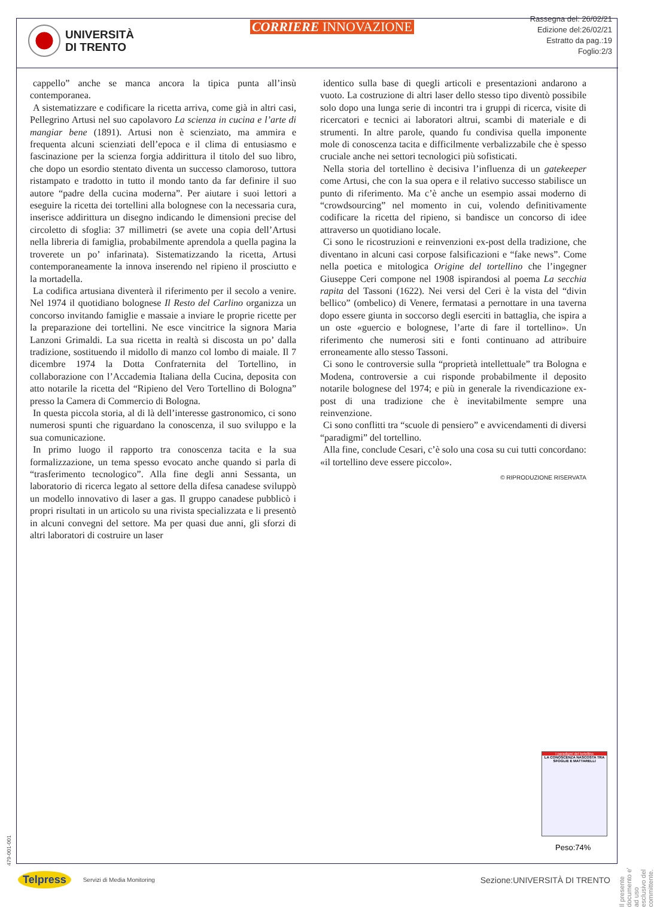UNIVERSITÀ
DI TRENTO
CORRIERE INNOVAZIONE
Rassegna del: 26/02/21
Edizione del:26/02/21
Estratto da pag.:19
Foglio:2/3
cappello” anche se manca ancora la tipica punta all’insù contemporanea.
A sistematizzare e codificare la ricetta arriva, come già in altri casi, Pellegrino Artusi nel suo capolavoro La scienza in cucina e l’arte di mangiar bene (1891). Artusi non è scienziato, ma ammira e frequenta alcuni scienziati dell’epoca e il clima di entusiasmo e fascinazione per la scienza forgia addirittura il titolo del suo libro, che dopo un esordio stentato diventa un successo clamoroso, tuttora ristampato e tradotto in tutto il mondo tanto da far definire il suo autore “padre della cucina moderna”. Per aiutare i suoi lettori a eseguire la ricetta dei tortellini alla bolognese con la necessaria cura, inserisce addirittura un disegno indicando le dimensioni precise del circoletto di sfoglia: 37 millimetri (se avete una copia dell’Artusi nella libreria di famiglia, probabilmente aprendola a quella pagina la troverete un po’ infarinata). Sistematizzando la ricetta, Artusi contemporaneamente la innova inserendo nel ripieno il prosciutto e la mortadella.
La codifica artusiana diventerà il riferimento per il secolo a venire. Nel 1974 il quotidiano bolognese Il Resto del Carlino organizza un concorso invitando famiglie e massaie a inviare le proprie ricette per la preparazione dei tortellini. Ne esce vincitrice la signora Maria Lanzoni Grimaldi. La sua ricetta in realtà si discosta un po’ dalla tradizione, sostituendo il midollo di manzo col lombo di maiale. Il 7 dicembre 1974 la Dotta Confraternita del Tortellino, in collaborazione con l’Accademia Italiana della Cucina, deposita con atto notarile la ricetta del “Ripieno del Vero Tortellino di Bologna” presso la Camera di Commercio di Bologna.
In questa piccola storia, al di là dell’interesse gastronomico, ci sono numerosi spunti che riguardano la conoscenza, il suo sviluppo e la sua comunicazione.
In primo luogo il rapporto tra conoscenza tacita e la sua formalizzazione, un tema spesso evocato anche quando si parla di “trasferimento tecnologico”. Alla fine degli anni Sessanta, un laboratorio di ricerca legato al settore della difesa canadese sviluppò un modello innovativo di laser a gas. Il gruppo canadese pubblicò i propri risultati in un articolo su una rivista specializzata e li presentò in alcuni convegni del settore. Ma per quasi due anni, gli sforzi di altri laboratori di costruire un laser
identico sulla base di quegli articoli e presentazioni andarono a vuoto. La costruzione di altri laser dello stesso tipo diventò possibile solo dopo una lunga serie di incontri tra i gruppi di ricerca, visite di ricercatori e tecnici ai laboratori altrui, scambi di materiale e di strumenti. In altre parole, quando fu condivisa quella imponente mole di conoscenza tacita e difficilmente verbalizzabile che è spesso cruciale anche nei settori tecnologici più sofisticati.
Nella storia del tortellino è decisiva l’influenza di un gatekeeper come Artusi, che con la sua opera e il relativo successo stabilisce un punto di riferimento. Ma c’è anche un esempio assai moderno di “crowdsourcing” nel momento in cui, volendo definitivamente codificare la ricetta del ripieno, si bandisce un concorso di idee attraverso un quotidiano locale.
Ci sono le ricostruzioni e reinvenzioni ex-post della tradizione, che diventano in alcuni casi corpose falsificazioni e “fake news”. Come nella poetica e mitologica Origine del tortellino che l’ingegner Giuseppe Ceri compone nel 1908 ispirandosi al poema La secchia rapita del Tassoni (1622). Nei versi del Ceri è la vista del “divin bellico” (ombelico) di Venere, fermatasi a pernottare in una taverna dopo essere giunta in soccorso degli eserciti in battaglia, che ispira a un oste «guercio e bolognese, l’arte di fare il tortellino». Un riferimento che numerosi siti e fonti continuano ad attribuire erroneamente allo stesso Tassoni.
Ci sono le controversie sulla “proprietà intellettuale” tra Bologna e Modena, controversie a cui risponde probabilmente il deposito notarile bolognese del 1974; e più in generale la rivendicazione ex-post di una tradizione che è inevitabilmente sempre una reinvenzione.
Ci sono conflitti tra “scuole di pensiero” e avvicendamenti di diversi “paradigmi” del tortellino.
Alla fine, conclude Cesari, c’è solo una cosa su cui tutti concordano: «il tortellino deve essere piccolo».
© RIPRODUZIONE RISERVATA
I paradigmi del tortellino
LA CONOSCENZA NASCOSTA TRA SFOGLIE E MATTARELLI
Peso:74%
Il presente documento e' ad uso esclusivo del committente.
479-001-001
Telpress Servizi di Media Monitoring Sezione:UNIVERSITÀ DI TRENTO